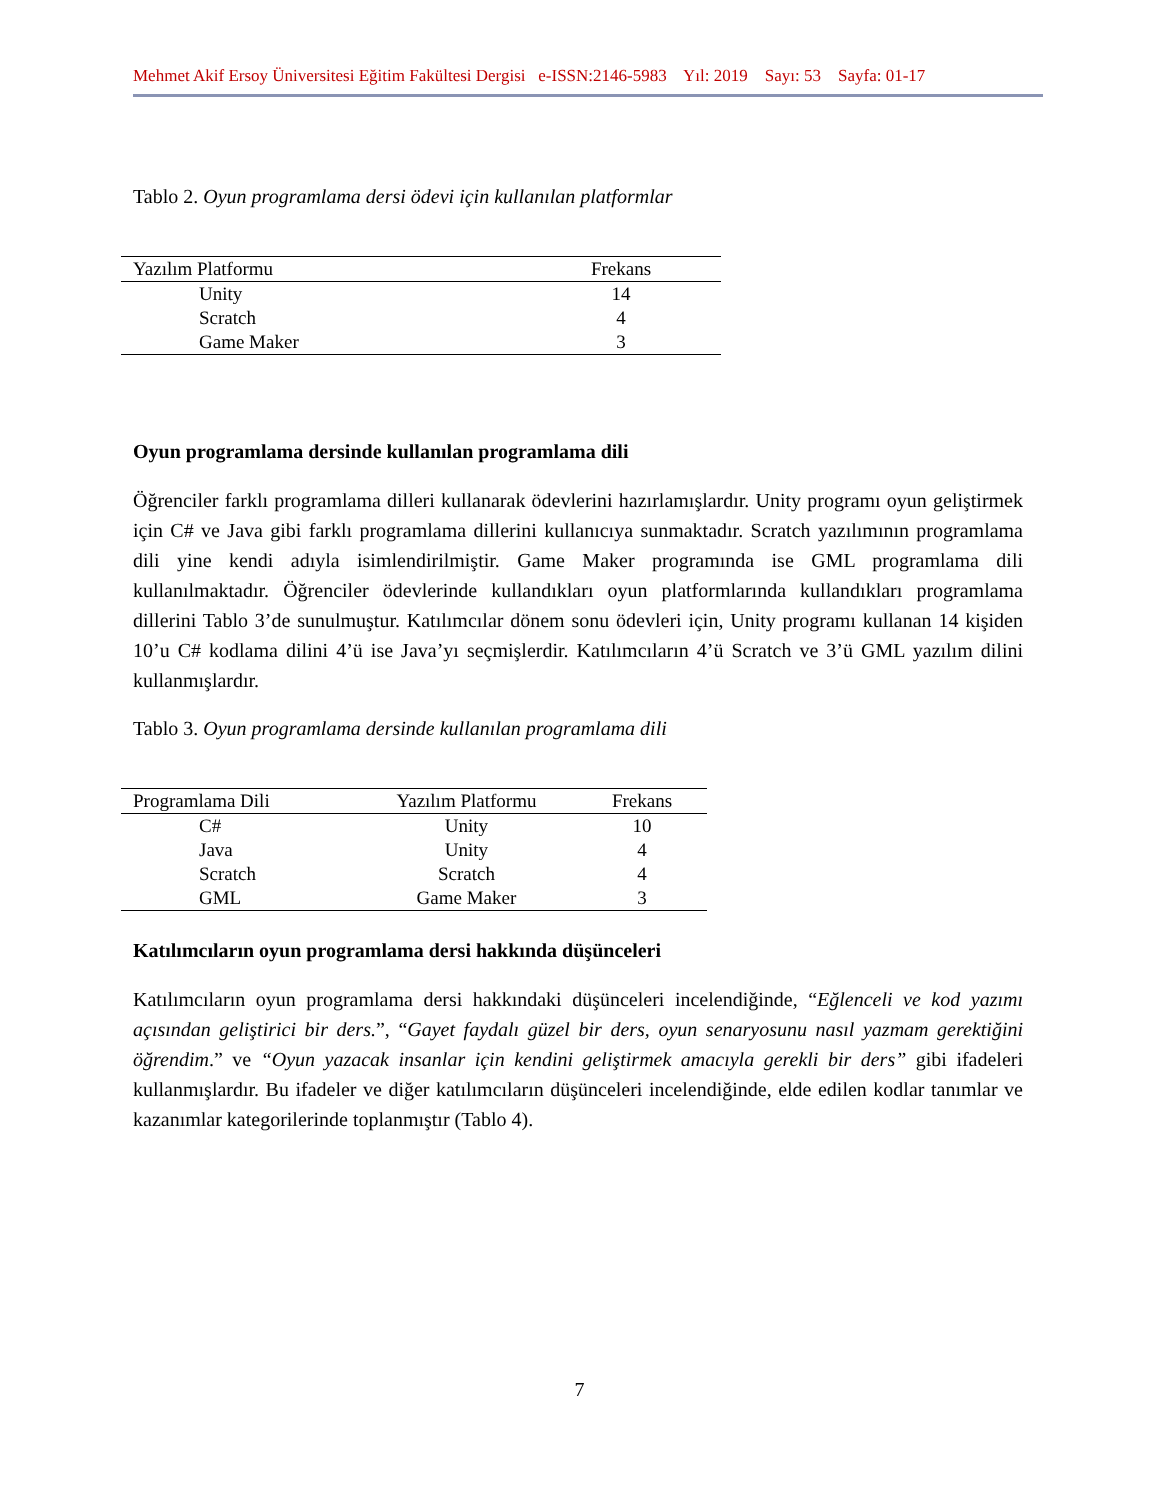Mehmet Akif Ersoy Üniversitesi Eğitim Fakültesi Dergisi e-ISSN:2146-5983 Yıl: 2019 Sayı: 53 Sayfa: 01-17
Tablo 2. Oyun programlama dersi ödevi için kullanılan platformlar
| Yazılım Platformu | Frekans |
| --- | --- |
| Unity | 14 |
| Scratch | 4 |
| Game Maker | 3 |
Oyun programlama dersinde kullanılan programlama dili
Öğrenciler farklı programlama dilleri kullanarak ödevlerini hazırlamışlardır. Unity programı oyun geliştirmek için C# ve Java gibi farklı programlama dillerini kullanıcıya sunmaktadır. Scratch yazılımının programlama dili yine kendi adıyla isimlendirilmiştir. Game Maker programında ise GML programlama dili kullanılmaktadır. Öğrenciler ödevlerinde kullandıkları oyun platformlarında kullandıkları programlama dillerini Tablo 3’de sunulmuştur. Katılımcılar dönem sonu ödevleri için, Unity programı kullanan 14 kişiden 10’u C# kodlama dilini 4’ü ise Java’yı seçmişlerdir. Katılımcıların 4’ü Scratch ve 3’ü GML yazılım dilini kullanmışlardır.
Tablo 3. Oyun programlama dersinde kullanılan programlama dili
| Programlama Dili | Yazılım Platformu | Frekans |
| --- | --- | --- |
| C# | Unity | 10 |
| Java | Unity | 4 |
| Scratch | Scratch | 4 |
| GML | Game Maker | 3 |
Katılımcıların oyun programlama dersi hakkında düşünceleri
Katılımcıların oyun programlama dersi hakkındaki düşünceleri incelendiğinde, “Eğlenceli ve kod yazımı açısından geliştirici bir ders.”, “Gayet faydalı güzel bir ders, oyun senaryosunu nasıl yazmam gerektiğini öğrendim.” ve “Oyun yazacak insanlar için kendini geliştirmek amacıyla gerekli bir ders” gibi ifadeleri kullanmışlardır. Bu ifadeler ve diğer katılımcıların düşünceleri incelendiğinde, elde edilen kodlar tanımlar ve kazanımlar kategorilerinde toplanmıştır (Tablo 4).
7